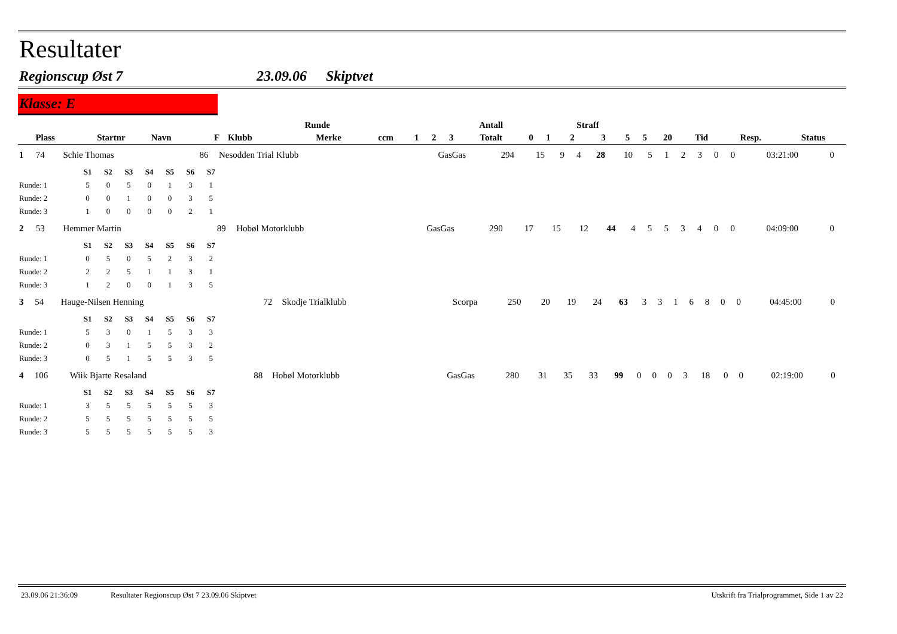Resultater
Regionscup Øst 7 23.09.06 Skiptvet
Klasse: E
| | | | | Runde | | | | Antall | | | | | Straff | | | | | | | |
| --- | --- | --- | --- | --- | --- | --- | --- | --- | --- | --- | --- | --- | --- | --- | --- | --- | --- | --- | --- | --- |
| Plass | Startnr | Navn | F | Klubb | Merke | ccm | 1 | 2 | 3 | Totalt | 0 | 1 | 2 | 3 | 5 | 5 | 20 | Tid | Resp. | Status |
| 1 | 74 | Schie Thomas | 86 | Nesodden Trial Klubb | GasGas | 294 | 15 | 9 | 4 | 28 | 10 | 5 | 1 | 2 | 3 | 0 | 0 | 03:21:00 | 0 | |
| | S1 | S2 | S3 | S4 | S5 | S6 | S7 |
| --- | --- | --- | --- | --- | --- | --- | --- |
| Runde: 1 | 5 | 0 | 5 | 0 | 1 | 3 | 1 |
| Runde: 2 | 0 | 0 | 1 | 0 | 0 | 3 | 5 |
| Runde: 3 | 1 | 0 | 0 | 0 | 0 | 2 | 1 |
| 2 | 53 | Hemmer Martin | 89 | Hobøl Motorklubb | GasGas | 290 | 17 | 15 | 12 | 44 | 4 | 5 | 5 | 3 | 4 | 0 | 0 | 04:09:00 | 0 | |
| | S1 | S2 | S3 | S4 | S5 | S6 | S7 |
| --- | --- | --- | --- | --- | --- | --- | --- |
| Runde: 1 | 0 | 5 | 0 | 5 | 2 | 3 | 2 |
| Runde: 2 | 2 | 2 | 5 | 1 | 1 | 3 | 1 |
| Runde: 3 | 1 | 2 | 0 | 0 | 1 | 3 | 5 |
| 3 | 54 | Hauge-Nilsen Henning | 72 | Skodje Trialklubb | Scorpa | 250 | 20 | 19 | 24 | 63 | 3 | 3 | 1 | 6 | 8 | 0 | 0 | 04:45:00 | 0 | |
| | S1 | S2 | S3 | S4 | S5 | S6 | S7 |
| --- | --- | --- | --- | --- | --- | --- | --- |
| Runde: 1 | 5 | 3 | 0 | 1 | 5 | 3 | 3 |
| Runde: 2 | 0 | 3 | 1 | 5 | 5 | 3 | 2 |
| Runde: 3 | 0 | 5 | 1 | 5 | 5 | 3 | 5 |
| 4 | 106 | Wiik Bjarte Resaland | 88 | Hobøl Motorklubb | GasGas | 280 | 31 | 35 | 33 | 99 | 0 | 0 | 0 | 3 | 18 | 0 | 0 | 02:19:00 | 0 | |
| | S1 | S2 | S3 | S4 | S5 | S6 | S7 |
| --- | --- | --- | --- | --- | --- | --- | --- |
| Runde: 1 | 3 | 5 | 5 | 5 | 5 | 5 | 3 |
| Runde: 2 | 5 | 5 | 5 | 5 | 5 | 5 | 5 |
| Runde: 3 | 5 | 5 | 5 | 5 | 5 | 5 | 3 |
23.09.06 21:36:09 Resultater Regionscup Øst 7 23.09.06 Skiptvet Utskrift fra Trialprogrammet, Side 1 av 22